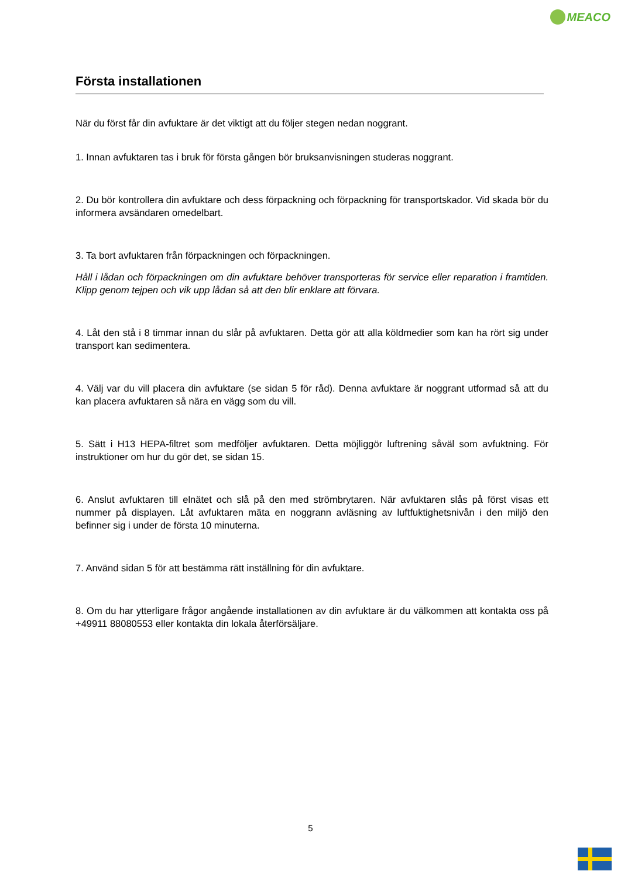MEACO
Första installationen
När du först får din avfuktare är det viktigt att du följer stegen nedan noggrant.
1. Innan avfuktaren tas i bruk för första gången bör bruksanvisningen studeras noggrant.
2. Du bör kontrollera din avfuktare och dess förpackning och förpackning för transportskador. Vid skada bör du informera avsändaren omedelbart.
3. Ta bort avfuktaren från förpackningen och förpackningen.
Håll i lådan och förpackningen om din avfuktare behöver transporteras för service eller reparation i framtiden. Klipp genom tejpen och vik upp lådan så att den blir enklare att förvara.
4. Låt den stå i 8 timmar innan du slår på avfuktaren. Detta gör att alla köldmedier som kan ha rört sig under transport kan sedimentera.
4. Välj var du vill placera din avfuktare (se sidan 5 för råd). Denna avfuktare är noggrant utformad så att du kan placera avfuktaren så nära en vägg som du vill.
5. Sätt i H13 HEPA-filtret som medföljer avfuktaren. Detta möjliggör luftrening såväl som avfuktning. För instruktioner om hur du gör det, se sidan 15.
6. Anslut avfuktaren till elnätet och slå på den med strömbrytaren. När avfuktaren slås på först visas ett nummer på displayen. Låt avfuktaren mäta en noggrann avläsning av luftfuktighetsnivån i den miljö den befinner sig i under de första 10 minuterna.
7. Använd sidan 5 för att bestämma rätt inställning för din avfuktare.
8. Om du har ytterligare frågor angående installationen av din avfuktare är du välkommen att kontakta oss på +49911 88080553 eller kontakta din lokala återförsäljare.
5